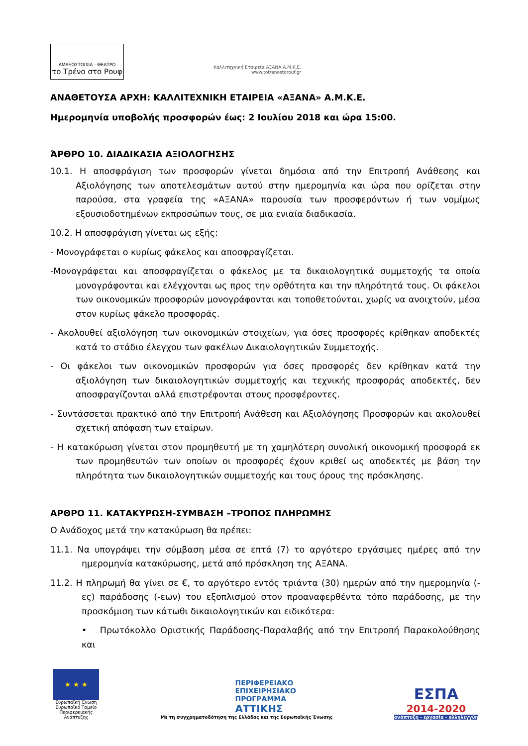ΑΜΑΞΟΣΤΟΙΧΙΑ - ΘΕΑΤΡΟ
το Τρένο στο Ρουφ
Καλλιτεχνική Εταιρεία ΑΞΑΝΑ Α.Μ.Κ.Ε.
www.totrenostorouf.gr
ΑΝΑΘΕΤΟΥΣΑ ΑΡΧΗ: ΚΑΛΛΙΤΕΧΝΙΚΗ ΕΤΑΙΡΕΙΑ «ΑΞΑΝΑ» Α.Μ.Κ.Ε.
Ημερομηνία υποβολής προσφορών έως: 2 Ιουλίου 2018 και ώρα 15:00.
ΆΡΘΡΟ 10. ΔΙΑΔΙΚΑΣΙΑ ΑΞΙΟΛΟΓΗΣΗΣ
10.1. Η αποσφράγιση των προσφορών γίνεται δημόσια από την Επιτροπή Ανάθεσης και Αξιολόγησης των αποτελεσμάτων αυτού στην ημερομηνία και ώρα που ορίζεται στην παρούσα, στα γραφεία της «ΑΞΑΝΑ» παρουσία των προσφερόντων ή των νομίμως εξουσιοδοτημένων εκπροσώπων τους, σε μια ενιαία διαδικασία.
10.2. Η αποσφράγιση γίνεται ως εξής:
- Μονογράφεται ο κυρίως φάκελος και αποσφραγίζεται.
-Μονογράφεται και αποσφραγίζεται ο φάκελος με τα δικαιολογητικά συμμετοχής τα οποία μονογράφονται και ελέγχονται ως προς την ορθότητα και την πληρότητά τους. Οι φάκελοι των οικονομικών προσφορών μονογράφονται και τοποθετούνται, χωρίς να ανοιχτούν, μέσα στον κυρίως φάκελο προσφοράς.
- Ακολουθεί αξιολόγηση των οικονομικών στοιχείων, για όσες προσφορές κρίθηκαν αποδεκτές κατά το στάδιο έλεγχου των φακέλων Δικαιολογητικών Συμμετοχής.
- Οι φάκελοι των οικονομικών προσφορών για όσες προσφορές δεν κρίθηκαν κατά την αξιολόγηση των δικαιολογητικών συμμετοχής και τεχνικής προσφοράς αποδεκτές, δεν αποσφραγίζονται αλλά επιστρέφονται στους προσφέροντες.
- Συντάσσεται πρακτικό από την Επιτροπή Ανάθεση και Αξιολόγησης Προσφορών και ακολουθεί σχετική απόφαση των εταίρων.
- Η κατακύρωση γίνεται στον προμηθευτή με τη χαμηλότερη συνολική οικονομική προσφορά εκ των προμηθευτών των οποίων οι προσφορές έχουν κριθεί ως αποδεκτές με βάση την πληρότητα των δικαιολογητικών συμμετοχής και τους όρους της πρόσκλησης.
ΑΡΘΡΟ 11. ΚΑΤΑΚΥΡΩΣΗ-ΣΥΜΒΑΣΗ –ΤΡΟΠΟΣ ΠΛΗΡΩΜΗΣ
Ο Ανάδοχος μετά την κατακύρωση θα πρέπει:
11.1. Να υπογράψει την σύμβαση μέσα σε επτά (7) το αργότερο εργάσιμες ημέρες από την ημερομηνία κατακύρωσης, μετά από πρόσκληση της ΑΞΑΝΑ.
11.2. Η πληρωμή θα γίνει σε €, το αργότερο εντός τριάντα (30) ημερών από την ημερομηνία (-ες) παράδοσης (-εων) του εξοπλισμού στον προαναφερθέντα τόπο παράδοσης, με την προσκόμιση των κάτωθι δικαιολογητικών και ειδικότερα:
• Πρωτόκολλο Οριστικής Παράδοσης-Παραλαβής από την Επιτροπή Παρακολούθησης και
★ ★ ★
Ευρωπαϊκή Ένωση
Ευρωπαϊκό Ταμείο Περιφερειακής Ανάπτυξης
ΠΕΡΙΦΕΡΕΙΑΚΟ
ΕΠΙΧΕΙΡΗΣΙΑΚΟ
ΠΡΟΓΡΑΜΜΑ
ΑΤΤΙΚΗΣ
Με τη συγχρηματοδότηση της Ελλάδας και της Ευρωπαϊκής Ένωσης
ΕΣΠΑ
2014-2020
ανάπτυξη - εργασία - αλληλεγγύη